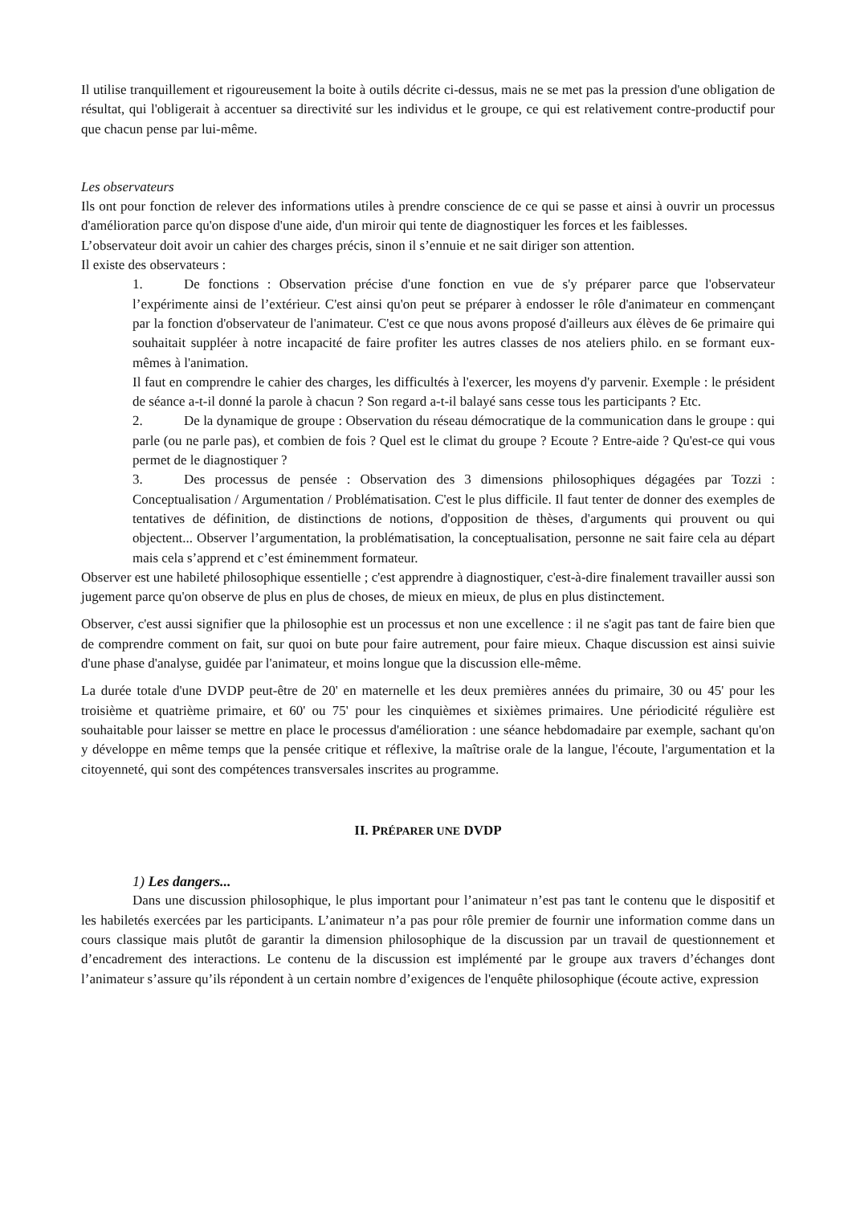Il utilise tranquillement et rigoureusement la boite à outils décrite ci-dessus, mais ne se met pas la pression d'une obligation de résultat, qui l'obligerait à accentuer sa directivité sur les individus et le groupe, ce qui est relativement contre-productif pour que chacun pense par lui-même.
Les observateurs
Ils ont pour fonction de relever des informations utiles à prendre conscience de ce qui se passe et ainsi à ouvrir un processus d'amélioration parce qu'on dispose d'une aide, d'un miroir qui tente de diagnostiquer les forces et les faiblesses.
L’observateur doit avoir un cahier des charges précis, sinon il s’ennuie et ne sait diriger son attention.
Il existe des observateurs :
1. De fonctions : Observation précise d'une fonction en vue de s'y préparer parce que l'observateur l’expérimente ainsi de l’extérieur. C'est ainsi qu'on peut se préparer à endosser le rôle d'animateur en commençant par la fonction d'observateur de l'animateur. C'est ce que nous avons proposé d'ailleurs aux élèves de 6e primaire qui souhaitait suppléer à notre incapacité de faire profiter les autres classes de nos ateliers philo. en se formant eux-mêmes à l'animation.
Il faut en comprendre le cahier des charges, les difficultés à l'exercer, les moyens d'y parvenir. Exemple : le président de séance a-t-il donné la parole à chacun ? Son regard a-t-il balayé sans cesse tous les participants ? Etc.
2. De la dynamique de groupe : Observation du réseau démocratique de la communication dans le groupe : qui parle (ou ne parle pas), et combien de fois ? Quel est le climat du groupe ? Ecoute ? Entre-aide ? Qu'est-ce qui vous permet de le diagnostiquer ?
3. Des processus de pensée : Observation des 3 dimensions philosophiques dégagées par Tozzi : Conceptualisation / Argumentation / Problématisation. C'est le plus difficile. Il faut tenter de donner des exemples de tentatives de définition, de distinctions de notions, d'opposition de thèses, d'arguments qui prouvent ou qui objectent... Observer l’argumentation, la problématisation, la conceptualisation, personne ne sait faire cela au départ mais cela s’apprend et c’est éminemment formateur.
Observer est une habileté philosophique essentielle ; c'est apprendre à diagnostiquer, c'est-à-dire finalement travailler aussi son jugement parce qu'on observe de plus en plus de choses, de mieux en mieux, de plus en plus distinctement.
Observer, c'est aussi signifier que la philosophie est un processus et non une excellence : il ne s'agit pas tant de faire bien que de comprendre comment on fait, sur quoi on bute pour faire autrement, pour faire mieux. Chaque discussion est ainsi suivie d'une phase d'analyse, guidée par l'animateur, et moins longue que la discussion elle-même.
La durée totale d'une DVDP peut-être de 20' en maternelle et les deux premières années du primaire, 30 ou 45' pour les troisième et quatrième primaire, et 60' ou 75' pour les cinquièmes et sixièmes primaires. Une périodicité régulière est souhaitable pour laisser se mettre en place le processus d'amélioration : une séance hebdomadaire par exemple, sachant qu'on y développe en même temps que la pensée critique et réflexive, la maîtrise orale de la langue, l'écoute, l'argumentation et la citoyenneté, qui sont des compétences transversales inscrites au programme.
II. PRÉPARER UNE DVDP
1) Les dangers...
Dans une discussion philosophique, le plus important pour l’animateur n’est pas tant le contenu que le dispositif et les habiletés exercées par les participants. L’animateur n’a pas pour rôle premier de fournir une information comme dans un cours classique mais plutôt de garantir la dimension philosophique de la discussion par un travail de questionnement et d’encadrement des interactions. Le contenu de la discussion est implémenté par le groupe aux travers d’échanges dont l’animateur s’assure qu’ils répondent à un certain nombre d’exigences de l'enquête philosophique (écoute active, expression